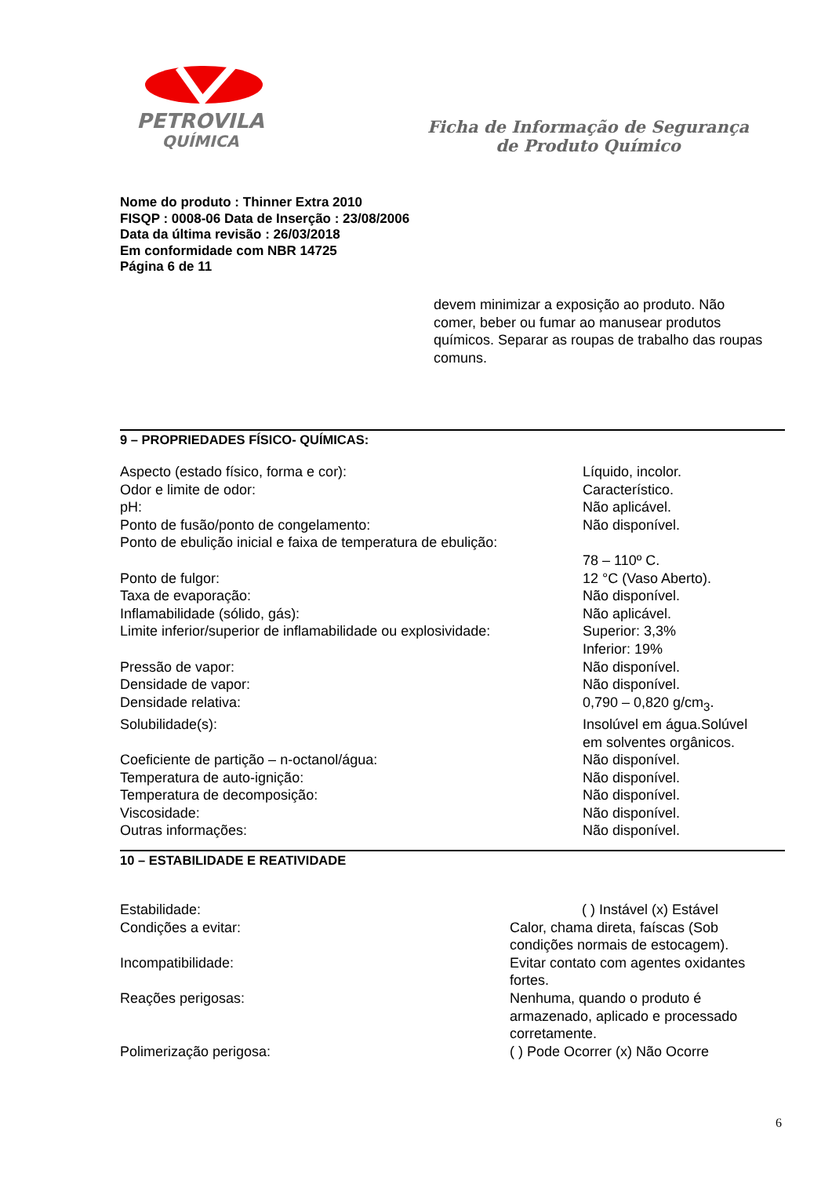PETROVILA
QUÍMICA
Ficha de Informação de Segurança
de Produto Químico
Nome do produto : Thinner Extra 2010
FISQP : 0008-06 Data de Inserção : 23/08/2006
Data da última revisão : 26/03/2018
Em conformidade com NBR 14725
Página 6 de 11
devem minimizar a exposição ao produto. Não comer, beber ou fumar ao manusear produtos químicos. Separar as roupas de trabalho das roupas comuns.
9 – PROPRIEDADES FÍSICO- QUÍMICAS:
| Aspecto (estado físico, forma e cor): | Líquido, incolor. |
| Odor e limite de odor: | Característico. |
| pH: | Não aplicável. |
| Ponto de fusão/ponto de congelamento: | Não disponível. |
| Ponto de ebulição inicial e faixa de temperatura de ebulição: | 78 – 110º C. |
| Ponto de fulgor: | 12 °C (Vaso Aberto). |
| Taxa de evaporação: | Não disponível. |
| Inflamabilidade (sólido, gás): | Não aplicável. |
| Limite inferior/superior de inflamabilidade ou explosividade: | Superior: 3,3% Inferior: 19% |
| Pressão de vapor: | Não disponível. |
| Densidade de vapor: | Não disponível. |
| Densidade relativa: | 0,790 – 0,820 g/cm<sub>3</sub>. |
| Solubilidade(s): | Insolúvel em água.Solúvel em solventes orgânicos. |
| Coeficiente de partição – n-octanol/água: | Não disponível. |
| Temperatura de auto-ignição: | Não disponível. |
| Temperatura de decomposição: | Não disponível. |
| Viscosidade: | Não disponível. |
| Outras informações: | Não disponível. |
10 – ESTABILIDADE E REATIVIDADE
| Estabilidade: | ( ) Instável (x) Estável |
| Condições a evitar: | Calor, chama direta, faíscas (Sob condições normais de estocagem). |
| Incompatibilidade: | Evitar contato com agentes oxidantes fortes. |
| Reações perigosas: | Nenhuma, quando o produto é armazenado, aplicado e processado corretamente. |
| Polimerização perigosa: | ( ) Pode Ocorrer (x) Não Ocorre |
6